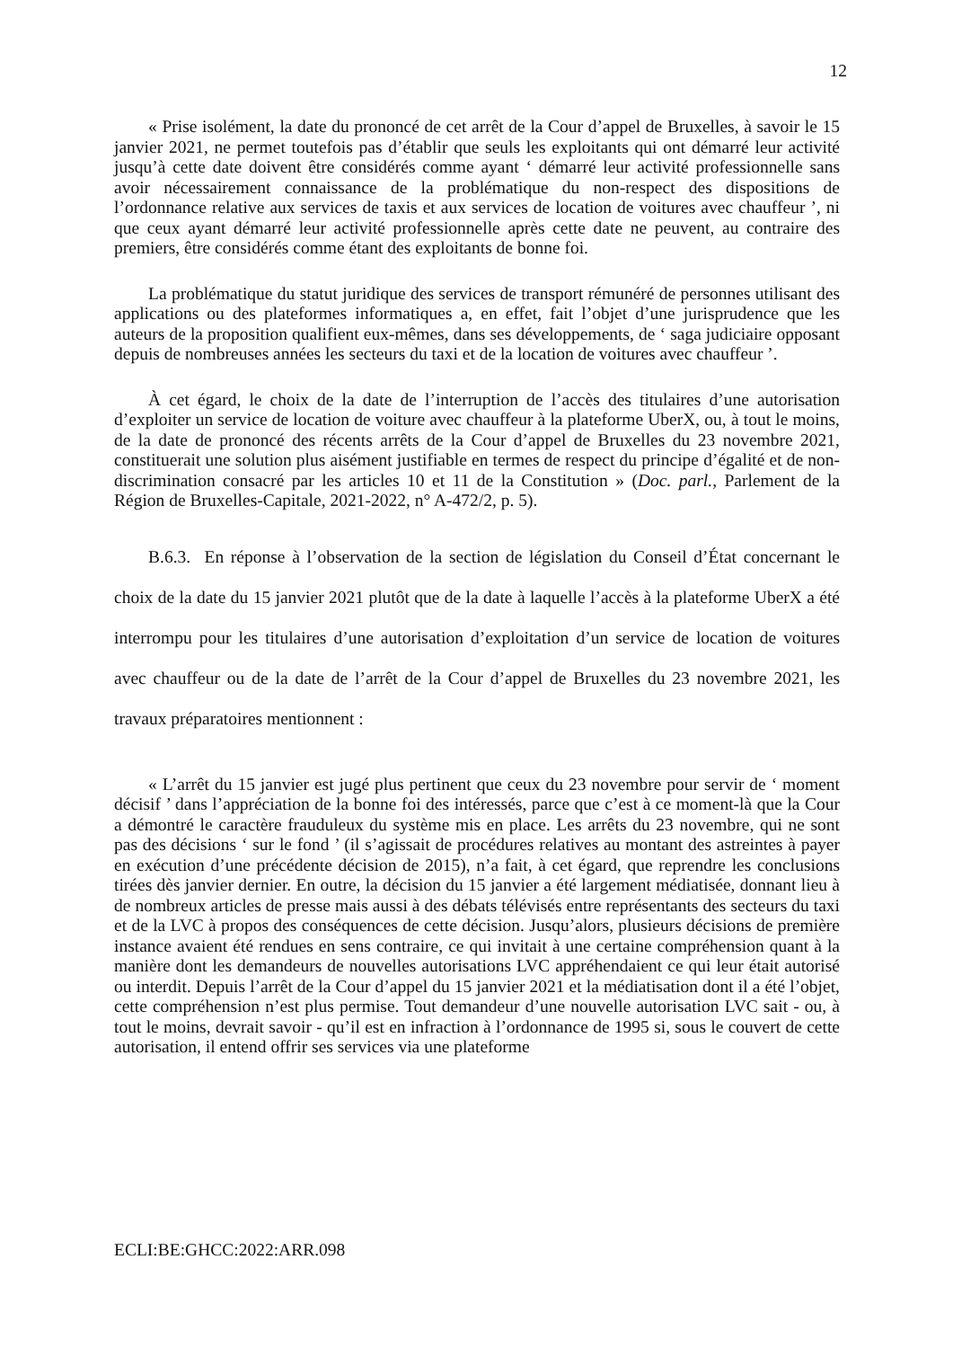12
« Prise isolément, la date du prononcé de cet arrêt de la Cour d’appel de Bruxelles, à savoir le 15 janvier 2021, ne permet toutefois pas d’établir que seuls les exploitants qui ont démarré leur activité jusqu’à cette date doivent être considérés comme ayant ‘ démarré leur activité professionnelle sans avoir nécessairement connaissance de la problématique du non-respect des dispositions de l’ordonnance relative aux services de taxis et aux services de location de voitures avec chauffeur ’, ni que ceux ayant démarré leur activité professionnelle après cette date ne peuvent, au contraire des premiers, être considérés comme étant des exploitants de bonne foi.
La problématique du statut juridique des services de transport rémunéré de personnes utilisant des applications ou des plateformes informatiques a, en effet, fait l’objet d’une jurisprudence que les auteurs de la proposition qualifient eux-mêmes, dans ses développements, de ‘ saga judiciaire opposant depuis de nombreuses années les secteurs du taxi et de la location de voitures avec chauffeur ’.
À cet égard, le choix de la date de l’interruption de l’accès des titulaires d’une autorisation d’exploiter un service de location de voiture avec chauffeur à la plateforme UberX, ou, à tout le moins, de la date de prononcé des récents arrêts de la Cour d’appel de Bruxelles du 23 novembre 2021, constituerait une solution plus aisément justifiable en termes de respect du principe d’égalité et de non-discrimination consacré par les articles 10 et 11 de la Constitution » (Doc. parl., Parlement de la Région de Bruxelles-Capitale, 2021-2022, n° A-472/2, p. 5).
B.6.3. En réponse à l’observation de la section de législation du Conseil d’État concernant le choix de la date du 15 janvier 2021 plutôt que de la date à laquelle l’accès à la plateforme UberX a été interrompu pour les titulaires d’une autorisation d’exploitation d’un service de location de voitures avec chauffeur ou de la date de l’arrêt de la Cour d’appel de Bruxelles du 23 novembre 2021, les travaux préparatoires mentionnent :
« L’arrêt du 15 janvier est jugé plus pertinent que ceux du 23 novembre pour servir de ‘ moment décisif ’ dans l’appréciation de la bonne foi des intéressés, parce que c’est à ce moment-là que la Cour a démontré le caractère frauduleux du système mis en place. Les arrêts du 23 novembre, qui ne sont pas des décisions ‘ sur le fond ’ (il s’agissait de procédures relatives au montant des astreintes à payer en exécution d’une précédente décision de 2015), n’a fait, à cet égard, que reprendre les conclusions tirées dès janvier dernier. En outre, la décision du 15 janvier a été largement médiatisée, donnant lieu à de nombreux articles de presse mais aussi à des débats télévisés entre représentants des secteurs du taxi et de la LVC à propos des conséquences de cette décision. Jusqu’alors, plusieurs décisions de première instance avaient été rendues en sens contraire, ce qui invitait à une certaine compréhension quant à la manière dont les demandeurs de nouvelles autorisations LVC appréhendaient ce qui leur était autorisé ou interdit. Depuis l’arrêt de la Cour d’appel du 15 janvier 2021 et la médiatisation dont il a été l’objet, cette compréhension n’est plus permise. Tout demandeur d’une nouvelle autorisation LVC sait - ou, à tout le moins, devrait savoir - qu’il est en infraction à l’ordonnance de 1995 si, sous le couvert de cette autorisation, il entend offrir ses services via une plateforme
ECLI:BE:GHCC:2022:ARR.098